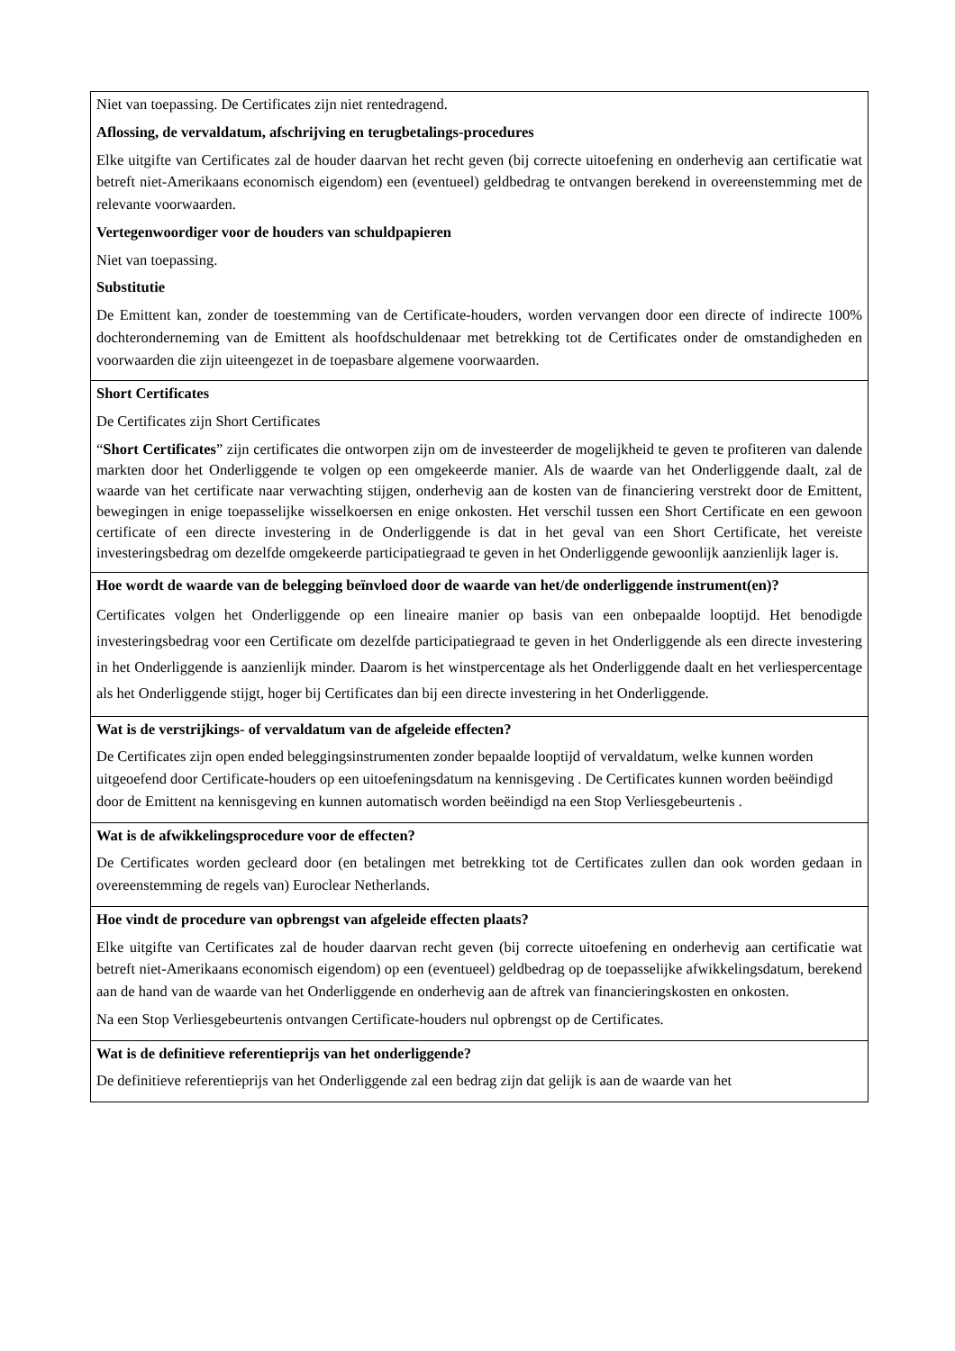| Niet van toepassing. De Certificates zijn niet rentedragend. Aflossing, de vervaldatum, afschrijving en terugbetalings-procedures Elke uitgifte van Certificates zal de houder daarvan het recht geven (bij correcte uitoefening en onderhevig aan certificatie wat betreft niet-Amerikaans economisch eigendom) een (eventueel) geldbedrag te ontvangen berekend in overeenstemming met de relevante voorwaarden. Vertegenwoordiger voor de houders van schuldpapieren Niet van toepassing. Substitutie De Emittent kan, zonder de toestemming van de Certificate-houders, worden vervangen door een directe of indirecte 100% dochteronderneming van de Emittent als hoofdschuldenaar met betrekking tot de Certificates onder de omstandigheden en voorwaarden die zijn uiteengezet in de toepasbare algemene voorwaarden. |
| Short Certificates De Certificates zijn Short Certificates “ Short Certificates ” zijn certificates die ontworpen zijn om de investeerder de mogelijkheid te geven te profiteren van dalende markten door het Onderliggende te volgen op een omgekeerde manier. Als de waarde van het Onderliggende daalt, zal de waarde van het certificate naar verwachting stijgen, onderhevig aan de kosten van de financiering verstrekt door de Emittent, bewegingen in enige toepasselijke wisselkoersen en enige onkosten. Het verschil tussen een Short Certificate en een gewoon certificate of een directe investering in de Onderliggende is dat in het geval van een Short Certificate, het vereiste investeringsbedrag om dezelfde omgekeerde participatiegraad te geven in het Onderliggende gewoonlijk aanzienlijk lager is. |
| Hoe wordt de waarde van de belegging beïnvloed door de waarde van het/de onderliggende instrument(en)? Certificates volgen het Onderliggende op een lineaire manier op basis van een onbepaalde looptijd. Het benodigde investeringsbedrag voor een Certificate om dezelfde participatiegraad te geven in het Onderliggende als een directe investering in het Onderliggende is aanzienlijk minder. Daarom is het winstpercentage als het Onderliggende daalt en het verliespercentage als het Onderliggende stijgt, hoger bij Certificates dan bij een directe investering in het Onderliggende. |
| Wat is de verstrijkings- of vervaldatum van de afgeleide effecten? De Certificates zijn open ended beleggingsinstrumenten zonder bepaalde looptijd of vervaldatum, welke kunnen worden uitgeoefend door Certificate-houders op een uitoefeningsdatum na kennisgeving . De Certificates kunnen worden beëindigd door de Emittent na kennisgeving en kunnen automatisch worden beëindigd na een Stop Verliesgebeurtenis . |
| Wat is de afwikkelingsprocedure voor de effecten? De Certificates worden gecleard door (en betalingen met betrekking tot de Certificates zullen dan ook worden gedaan in overeenstemming de regels van) Euroclear Netherlands. |
| Hoe vindt de procedure van opbrengst van afgeleide effecten plaats? Elke uitgifte van Certificates zal de houder daarvan recht geven (bij correcte uitoefening en onderhevig aan certificatie wat betreft niet-Amerikaans economisch eigendom) op een (eventueel) geldbedrag op de toepasselijke afwikkelingsdatum, berekend aan de hand van de waarde van het Onderliggende en onderhevig aan de aftrek van financieringskosten en onkosten. Na een Stop Verliesgebeurtenis ontvangen Certificate-houders nul opbrengst op de Certificates. |
| Wat is de definitieve referentieprijs van het onderliggende? De definitieve referentieprijs van het Onderliggende zal een bedrag zijn dat gelijk is aan de waarde van het |